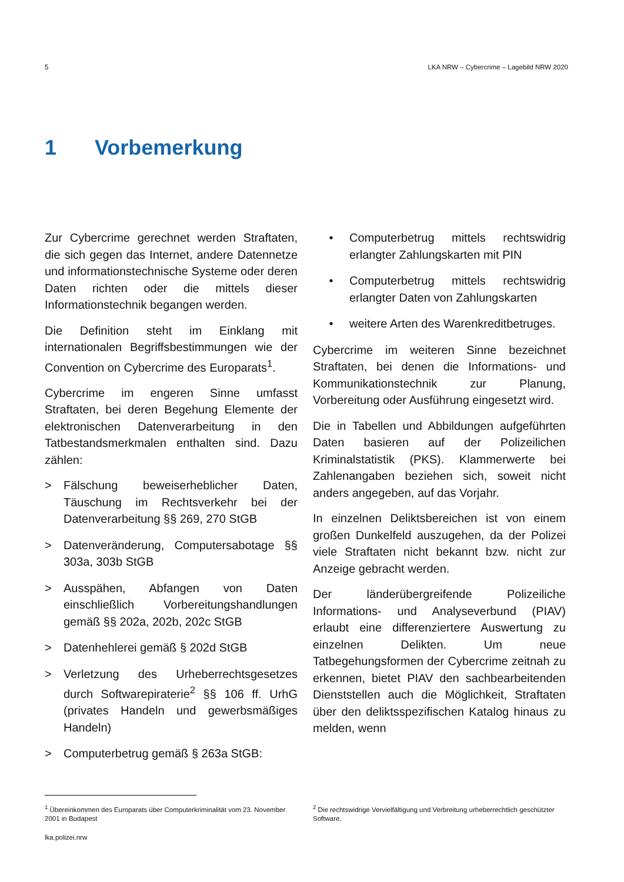5 LKA NRW – Cybercrime – Lagebild NRW 2020
1 Vorbemerkung
Zur Cybercrime gerechnet werden Straftaten, die sich gegen das Internet, andere Datennetze und informationstechnische Systeme oder deren Daten richten oder die mittels dieser Informationstechnik begangen werden.
Die Definition steht im Einklang mit internationalen Begriffsbestimmungen wie der Convention on Cybercrime des Europarats<sup>1</sup>.
Cybercrime im engeren Sinne umfasst Straftaten, bei deren Begehung Elemente der elektronischen Datenverarbeitung in den Tatbestandsmerkmalen enthalten sind. Dazu zählen:
> Fälschung beweiserheblicher Daten, Täuschung im Rechtsverkehr bei der Datenverarbeitung §§ 269, 270 StGB
> Datenveränderung, Computersabotage §§ 303a, 303b StGB
> Ausspähen, Abfangen von Daten einschließlich Vorbereitungshandlungen gemäß §§ 202a, 202b, 202c StGB
> Datenhehlerei gemäß § 202d StGB
> Verletzung des Urheberrechtsgesetzes durch Softwarepiraterie<sup>2</sup> §§ 106 ff. UrhG (privates Handeln und gewerbsmäßiges Handeln)
> Computerbetrug gemäß § 263a StGB:
• Computerbetrug mittels rechtswidrig erlangter Zahlungskarten mit PIN
• Computerbetrug mittels rechtswidrig erlangter Daten von Zahlungskarten
• weitere Arten des Warenkreditbetruges.
Cybercrime im weiteren Sinne bezeichnet Straftaten, bei denen die Informations- und Kommunikationstechnik zur Planung, Vorbereitung oder Ausführung eingesetzt wird.
Die in Tabellen und Abbildungen aufgeführten Daten basieren auf der Polizeilichen Kriminalstatistik (PKS). Klammerwerte bei Zahlenangaben beziehen sich, soweit nicht anders angegeben, auf das Vorjahr.
In einzelnen Deliktsbereichen ist von einem großen Dunkelfeld auszugehen, da der Polizei viele Straftaten nicht bekannt bzw. nicht zur Anzeige gebracht werden.
Der länderübergreifende Polizeiliche Informations- und Analyseverbund (PIAV) erlaubt eine differenziertere Auswertung zu einzelnen Delikten. Um neue Tatbegehungsformen der Cybercrime zeitnah zu erkennen, bietet PIAV den sachbearbeitenden Dienststellen auch die Möglichkeit, Straftaten über den deliktsspezifischen Katalog hinaus zu melden, wenn
<sup>1</sup> Übereinkommen des Europarats über Computerkriminalität vom 23. November 2001 in Budapest
<sup>2</sup> Die rechtswidrige Vervielfältigung und Verbreitung urheberrechtlich geschützter Software.
lka.polizei.nrw